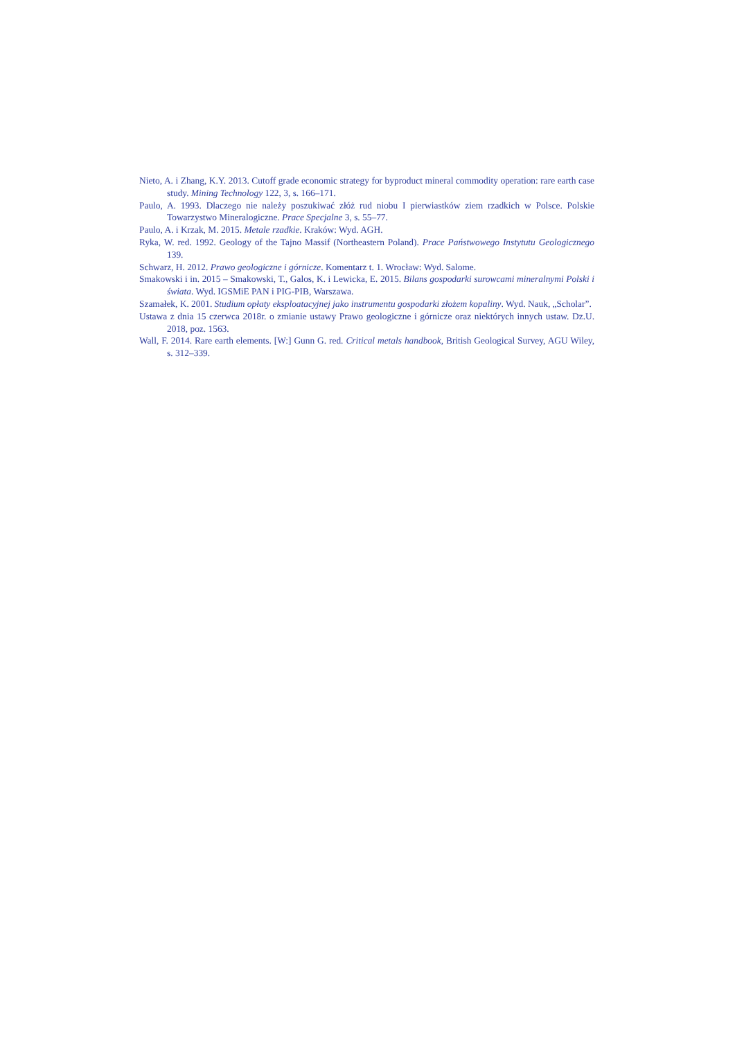Nieto, A. i Zhang, K.Y. 2013. Cutoff grade economic strategy for byproduct mineral commodity operation: rare earth case study. Mining Technology 122, 3, s. 166–171.
Paulo, A. 1993. Dlaczego nie należy poszukiwać złóż rud niobu I pierwiastków ziem rzadkich w Polsce. Polskie Towarzystwo Mineralogiczne. Prace Specjalne 3, s. 55–77.
Paulo, A. i Krzak, M. 2015. Metale rzadkie. Kraków: Wyd. AGH.
Ryka, W. red. 1992. Geology of the Tajno Massif (Northeastern Poland). Prace Państwowego Instytutu Geologicznego 139.
Schwarz, H. 2012. Prawo geologiczne i górnicze. Komentarz t. 1. Wrocław: Wyd. Salome.
Smakowski i in. 2015 – Smakowski, T., Galos, K. i Lewicka, E. 2015. Bilans gospodarki surowcami mineralnymi Polski i świata. Wyd. IGSMiE PAN i PIG-PIB, Warszawa.
Szamałek, K. 2001. Studium opłaty eksploatacyjnej jako instrumentu gospodarki złożem kopaliny. Wyd. Nauk, „Scholar”.
Ustawa z dnia 15 czerwca 2018r. o zmianie ustawy Prawo geologiczne i górnicze oraz niektórych innych ustaw. Dz.U. 2018, poz. 1563.
Wall, F. 2014. Rare earth elements. [W:] Gunn G. red. Critical metals handbook, British Geological Survey, AGU Wiley, s. 312–339.